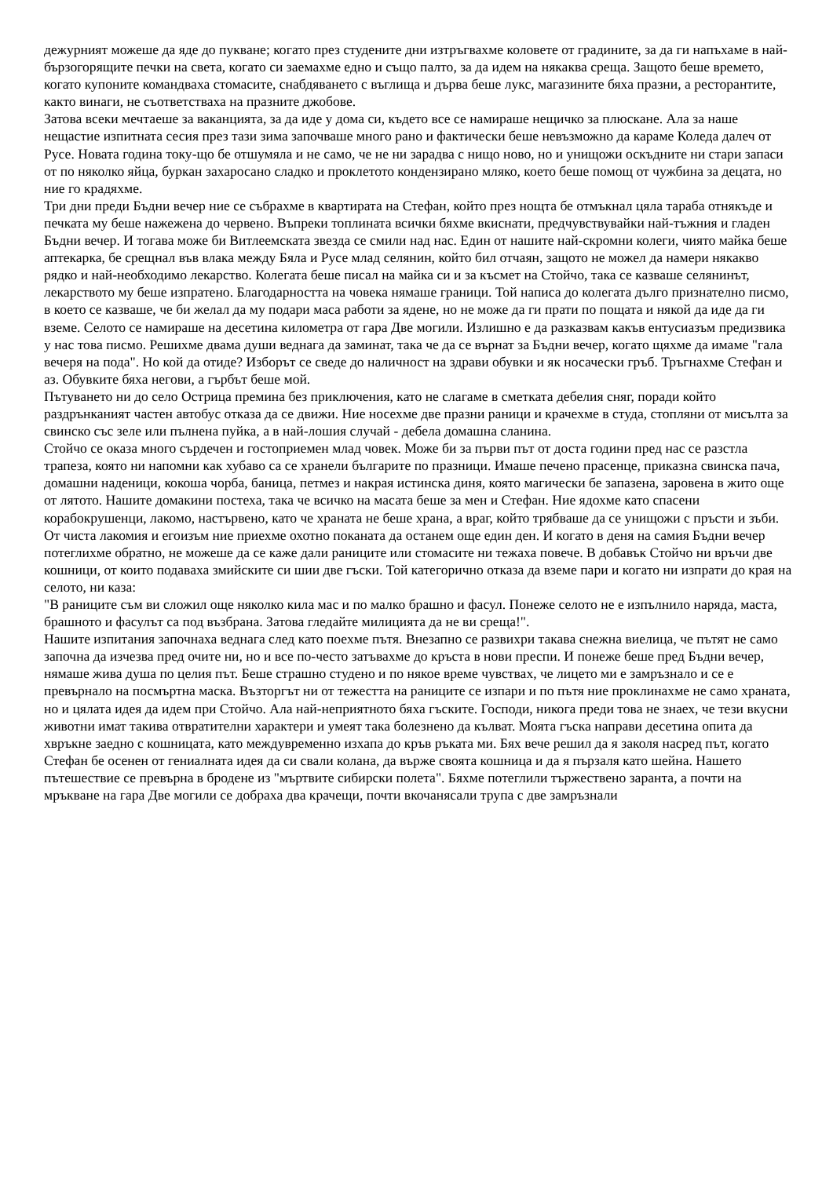дежурният можеше да яде до пукване; когато през студените дни изтръгвахме коловете от градините, за да ги напъхаме в най-бързогорящите печки на света, когато си заемахме едно и също палто, за да идем на някаква среща. Защото беше времето, когато купоните командваха стомасите, снабдяването с въглища и дърва беше лукс, магазините бяха празни, а ресторантите, както винаги, не съответстваха на празните джобове.
Затова всеки мечтаеше за ваканцията, за да иде у дома си, където все се намираше нещичко за плюскане. Ала за наше нещастие изпитната сесия през тази зима започваше много рано и фактически беше невъзможно да караме Коледа далеч от Русе. Новата година току-що бе отшумяла и не само, че не ни зарадва с нищо ново, но и унищожи оскъдните ни стари запаси от по няколко яйца, буркан захаросано сладко и проклетото кондензирано мляко, което беше помощ от чужбина за децата, но ние го крадяхме.
Три дни преди Бъдни вечер ние се събрахме в квартирата на Стефан, който през нощта бе отмъкнал цяла тараба отнякъде и печката му беше нажежена до червено. Въпреки топлината всички бяхме вкиснати, предчувствувайки най-тъжния и гладен Бъдни вечер. И тогава може би Витлеемската звезда се смили над нас. Един от нашите най-скромни колеги, чиято майка беше аптекарка, бе срещнал във влака между Бяла и Русе млад селянин, който бил отчаян, защото не можел да намери някакво рядко и най-необходимо лекарство. Колегата беше писал на майка си и за късмет на Стойчо, така се казваше селянинът, лекарството му беше изпратено. Благодарността на човека нямаше граници. Той написа до колегата дълго признателно писмо, в което се казваше, че би желал да му подари маса работи за ядене, но не може да ги прати по пощата и някой да иде да ги вземе. Селото се намираше на десетина километра от гара Две могили. Излишно е да разказвам какъв ентусиазъм предизвика у нас това писмо. Решихме двама души веднага да заминат, така че да се върнат за Бъдни вечер, когато щяхме да имаме "гала вечеря на пода". Но кой да отиде? Изборът се сведе до наличност на здрави обувки и як носачески гръб. Тръгнахме Стефан и аз. Обувките бяха негови, а гърбът беше мой.
Пътуването ни до село Острица премина без приключения, като не слагаме в сметката дебелия сняг, поради който раздрънканият частен автобус отказа да се движи. Ние носехме две празни раници и крачехме в студа, стопляни от мисълта за свинско със зеле или пълнена пуйка, а в най-лошия случай - дебела домашна сланина.
Стойчо се оказа много сърдечен и гостоприемен млад човек. Може би за първи път от доста години пред нас се разстла трапеза, която ни напомни как хубаво са се хранели българите по празници. Имаше печено прасенце, приказна свинска пача, домашни наденици, кокоша чорба, баница, петмез и накрая истинска диня, която магически бе запазена, заровена в жито още от лятото. Нашите домакини постеха, така че всичко на масата беше за мен и Стефан. Ние ядохме като спасени корабокрушенци, лакомо, настървено, като че храната не беше храна, а враг, който трябваше да се унищожи с пръсти и зъби. От чиста лакомия и егоизъм ние приехме охотно поканата да останем още един ден. И когато в деня на самия Бъдни вечер потеглихме обратно, не можеше да се каже дали раниците или стомасите ни тежаха повече. В добавък Стойчо ни връчи две кошници, от които подаваха змийските си шии две гъски. Той категорично отказа да вземе пари и когато ни изпрати до края на селото, ни каза:
"В раниците съм ви сложил още няколко кила мас и по малко брашно и фасул. Понеже селото не е изпълнило наряда, маста, брашното и фасулът са под възбрана. Затова гледайте милицията да не ви среща!".
Нашите изпитания започнаха веднага след като поехме пътя. Внезапно се развихри такава снежна виелица, че пътят не само започна да изчезва пред очите ни, но и все по-често затъвахме до кръста в нови преспи. И понеже беше пред Бъдни вечер, нямаше жива душа по целия път. Беше страшно студено и по някое време чувствах, че лицето ми е замръзнало и се е превърнало на посмъртна маска. Възторгът ни от тежестта на раниците се изпари и по пътя ние проклинахме не само храната, но и цялата идея да идем при Стойчо. Ала най-неприятното бяха гъските. Господи, никога преди това не знаех, че тези вкусни животни имат такива отвратителни характери и умеят така болезнено да кълват. Моята гъска направи десетина опита да хвръкне заедно с кошницата, като междувременно изхапа до кръв ръката ми. Бях вече решил да я заколя насред път, когато Стефан бе осенен от гениалната идея да си свали колана, да върже своята кошница и да я пързаля като шейна. Нашето пътешествие се превърна в бродене из "мъртвите сибирски полета". Бяхме потеглили тържествено заранта, а почти на мръкване на гара Две могили се добраха два крачещи, почти вкочанясали трупа с две замръзнали